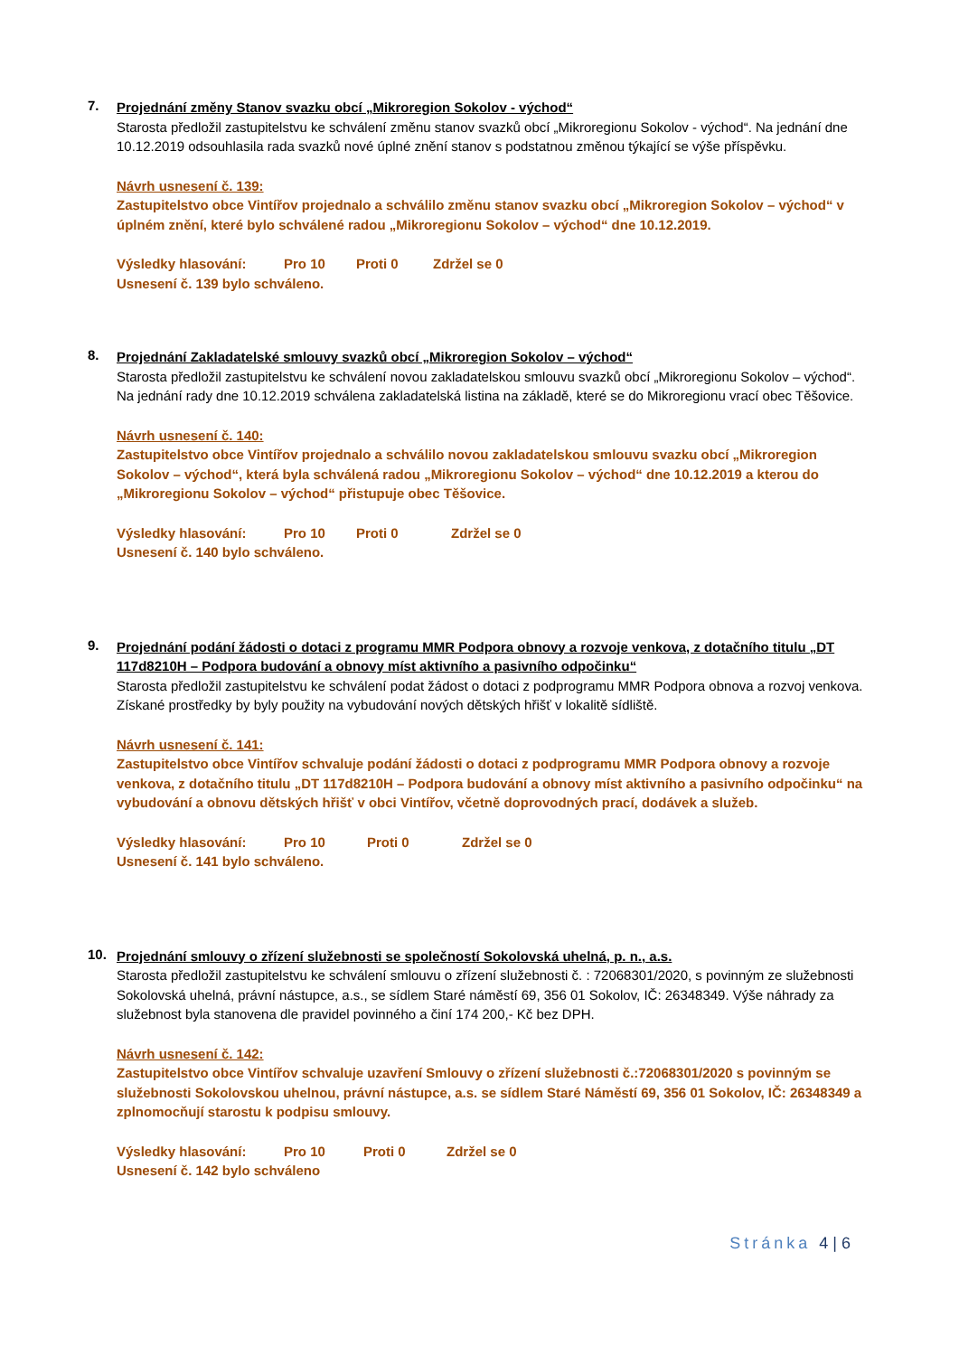7.
Projednání změny Stanov svazku obcí „Mikroregion Sokolov - východ“
Starosta předložil zastupitelstvu ke schválení změnu stanov svazků obcí „Mikroregionu Sokolov - východ“. Na jednání dne 10.12.2019 odsouhlasila rada svazků nové úplné znění stanov s podstatnou změnou týkající se výše příspěvku.
Návrh usnesení č. 139:
Zastupitelstvo obce Vintířov projednalo a schválilo změnu stanov svazku obcí „Mikroregion Sokolov – východ“ v úplném znění, které bylo schválené radou „Mikroregionu Sokolov – východ“ dne 10.12.2019.
Výsledky hlasování: Pro 10 Proti 0 Zdržel se 0
Usnesení č. 139 bylo schváleno.
8.
Projednání Zakladatelské smlouvy svazků obcí „Mikroregion Sokolov – východ“
Starosta předložil zastupitelstvu ke schválení novou zakladatelskou smlouvu svazků obcí „Mikroregionu Sokolov – východ“. Na jednání rady dne 10.12.2019 schválena zakladatelská listina na základě, které se do Mikroregionu vrací obec Těšovice.
Návrh usnesení č. 140:
Zastupitelstvo obce Vintířov projednalo a schválilo novou zakladatelskou smlouvu svazku obcí „Mikroregion Sokolov – východ“, která byla schválená radou „Mikroregionu Sokolov – východ“ dne 10.12.2019 a kterou do „Mikroregionu Sokolov – východ“ přistupuje obec Těšovice.
Výsledky hlasování: Pro 10 Proti 0 Zdržel se 0
Usnesení č. 140 bylo schváleno.
9.
Projednání podání žádosti o dotaci z programu MMR Podpora obnovy a rozvoje venkova, z dotačního titulu „DT 117d8210H – Podpora budování a obnovy míst aktivního a pasivního odpočinku“
Starosta předložil zastupitelstvu ke schválení podat žádost o dotaci z podprogramu MMR Podpora obnova a rozvoj venkova. Získané prostředky by byly použity na vybudování nových dětských hřišť v lokalitě sídliště.
Návrh usnesení č. 141:
Zastupitelstvo obce Vintířov schvaluje podání žádosti o dotaci z podprogramu MMR Podpora obnovy a rozvoje venkova, z dotačního titulu „DT 117d8210H – Podpora budování a obnovy míst aktivního a pasivního odpočinku“ na vybudování a obnovu dětských hřišť v obci Vintířov, včetně doprovodných prací, dodávek a služeb.
Výsledky hlasování: Pro 10 Proti 0 Zdržel se 0
Usnesení č. 141 bylo schváleno.
10.
Projednání smlouvy o zřízení služebnosti se společností Sokolovská uhelná, p. n., a.s.
Starosta předložil zastupitelstvu ke schválení smlouvu o zřízení služebnosti č. : 72068301/2020, s povinným ze služebnosti Sokolovská uhelná, právní nástupce, a.s., se sídlem Staré náměstí 69, 356 01 Sokolov, IČ: 26348349. Výše náhrady za služebnost byla stanovena dle pravidel povinného a činí 174 200,- Kč bez DPH.
Návrh usnesení č. 142:
Zastupitelstvo obce Vintířov schvaluje uzavření Smlouvy o zřízení služebnosti č.:72068301/2020 s povinným se služebnosti Sokolovskou uhelnou, právní nástupce, a.s. se sídlem Staré Náměstí 69, 356 01 Sokolov, IČ: 26348349 a zplnomocňují starostu k podpisu smlouvy.
Výsledky hlasování: Pro 10 Proti 0 Zdržel se 0
Usnesení č. 142 bylo schváleno
Stránka 4 | 6